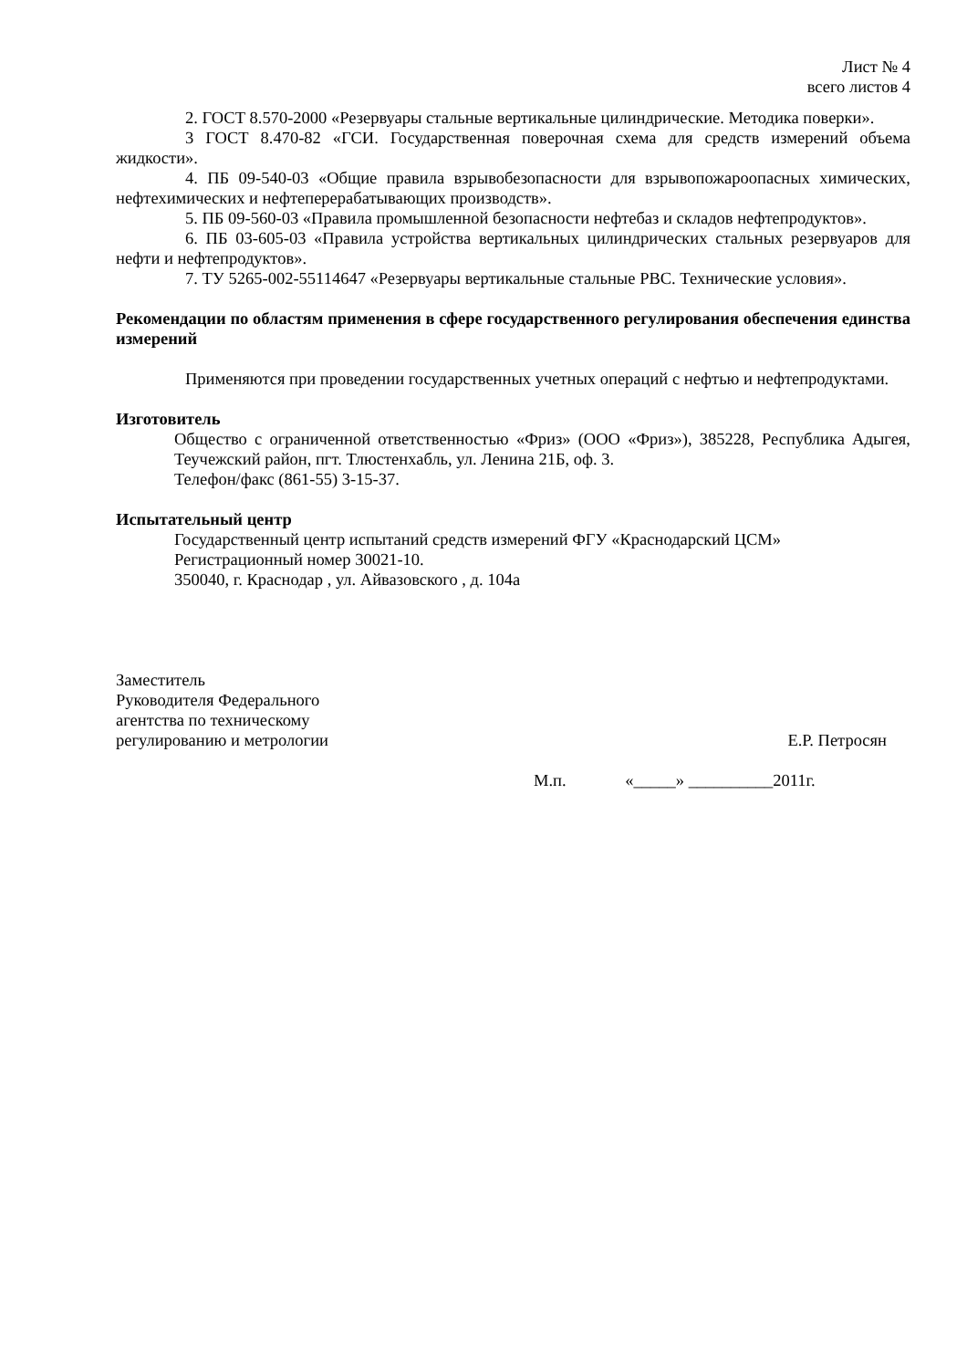Лист № 4
всего листов 4
2. ГОСТ 8.570-2000 «Резервуары стальные вертикальные цилиндрические. Методика поверки».
3 ГОСТ 8.470-82 «ГСИ. Государственная поверочная схема для средств измерений объема жидкости».
4. ПБ 09-540-03 «Общие правила взрывобезопасности для взрывопожароопасных химических, нефтехимических и нефтеперерабатывающих производств».
5. ПБ 09-560-03 «Правила промышленной безопасности нефтебаз и складов нефтепродуктов».
6. ПБ 03-605-03 «Правила устройства вертикальных цилиндрических стальных резервуаров для нефти и нефтепродуктов».
7. ТУ 5265-002-55114647 «Резервуары вертикальные стальные РВС. Технические условия».
Рекомендации по областям применения в сфере государственного регулирования обеспечения единства измерений
Применяются при проведении государственных учетных операций с нефтью и нефтепродуктами.
Изготовитель
Общество с ограниченной ответственностью «Фриз» (ООО «Фриз»), 385228, Республика Адыгея, Теучежский район, пгт. Тлюстенхабль, ул. Ленина 21Б, оф. 3.
Телефон/факс (861-55) 3-15-37.
Испытательный центр
Государственный центр испытаний средств измерений ФГУ «Краснодарский ЦСМ»
Регистрационный номер 30021-10.
350040, г. Краснодар , ул. Айвазовского , д. 104а
Заместитель
Руководителя Федерального
агентства по техническому
регулированию и метрологии
Е.Р. Петросян
М.п. «_____» __________2011г.